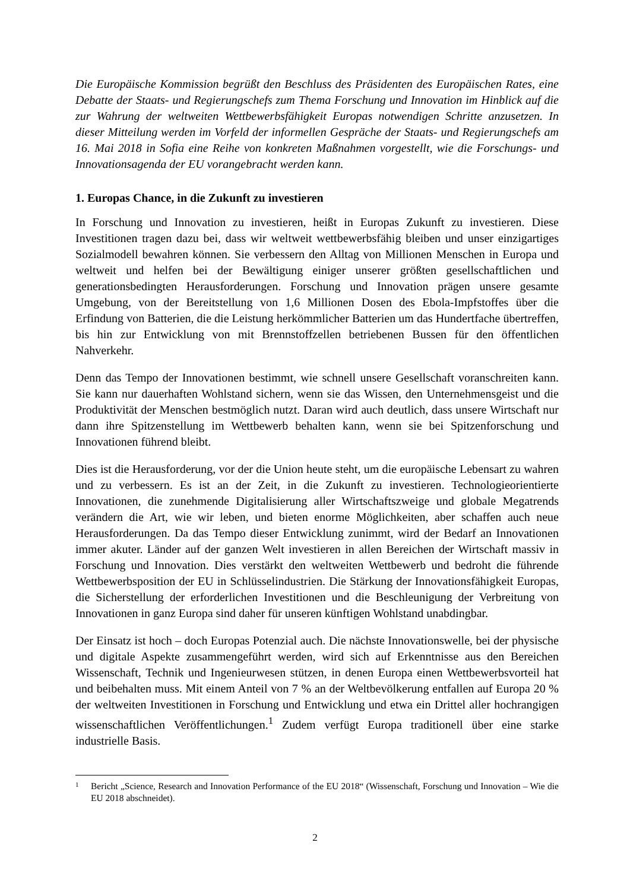Die Europäische Kommission begrüßt den Beschluss des Präsidenten des Europäischen Rates, eine Debatte der Staats- und Regierungschefs zum Thema Forschung und Innovation im Hinblick auf die zur Wahrung der weltweiten Wettbewerbsfähigkeit Europas notwendigen Schritte anzusetzen. In dieser Mitteilung werden im Vorfeld der informellen Gespräche der Staats- und Regierungschefs am 16. Mai 2018 in Sofia eine Reihe von konkreten Maßnahmen vorgestellt, wie die Forschungs- und Innovationsagenda der EU vorangebracht werden kann.
1. Europas Chance, in die Zukunft zu investieren
In Forschung und Innovation zu investieren, heißt in Europas Zukunft zu investieren. Diese Investitionen tragen dazu bei, dass wir weltweit wettbewerbsfähig bleiben und unser einzigartiges Sozialmodell bewahren können. Sie verbessern den Alltag von Millionen Menschen in Europa und weltweit und helfen bei der Bewältigung einiger unserer größten gesellschaftlichen und generationsbedingten Herausforderungen. Forschung und Innovation prägen unsere gesamte Umgebung, von der Bereitstellung von 1,6 Millionen Dosen des Ebola-Impfstoffes über die Erfindung von Batterien, die die Leistung herkömmlicher Batterien um das Hundertfache übertreffen, bis hin zur Entwicklung von mit Brennstoffzellen betriebenen Bussen für den öffentlichen Nahverkehr.
Denn das Tempo der Innovationen bestimmt, wie schnell unsere Gesellschaft voranschreiten kann. Sie kann nur dauerhaften Wohlstand sichern, wenn sie das Wissen, den Unternehmensgeist und die Produktivität der Menschen bestmöglich nutzt. Daran wird auch deutlich, dass unsere Wirtschaft nur dann ihre Spitzenstellung im Wettbewerb behalten kann, wenn sie bei Spitzenforschung und Innovationen führend bleibt.
Dies ist die Herausforderung, vor der die Union heute steht, um die europäische Lebensart zu wahren und zu verbessern. Es ist an der Zeit, in die Zukunft zu investieren. Technologieorientierte Innovationen, die zunehmende Digitalisierung aller Wirtschaftszweige und globale Megatrends verändern die Art, wie wir leben, und bieten enorme Möglichkeiten, aber schaffen auch neue Herausforderungen. Da das Tempo dieser Entwicklung zunimmt, wird der Bedarf an Innovationen immer akuter. Länder auf der ganzen Welt investieren in allen Bereichen der Wirtschaft massiv in Forschung und Innovation. Dies verstärkt den weltweiten Wettbewerb und bedroht die führende Wettbewerbsposition der EU in Schlüsselindustrien. Die Stärkung der Innovationsfähigkeit Europas, die Sicherstellung der erforderlichen Investitionen und die Beschleunigung der Verbreitung von Innovationen in ganz Europa sind daher für unseren künftigen Wohlstand unabdingbar.
Der Einsatz ist hoch – doch Europas Potenzial auch. Die nächste Innovationswelle, bei der physische und digitale Aspekte zusammengeführt werden, wird sich auf Erkenntnisse aus den Bereichen Wissenschaft, Technik und Ingenieurwesen stützen, in denen Europa einen Wettbewerbsvorteil hat und beibehalten muss. Mit einem Anteil von 7 % an der Weltbevölkerung entfallen auf Europa 20 % der weltweiten Investitionen in Forschung und Entwicklung und etwa ein Drittel aller hochrangigen wissenschaftlichen Veröffentlichungen.<sup>1</sup> Zudem verfügt Europa traditionell über eine starke industrielle Basis.
1
Bericht „Science, Research and Innovation Performance of the EU 2018“ (Wissenschaft, Forschung und Innovation – Wie die EU 2018 abschneidet).
2